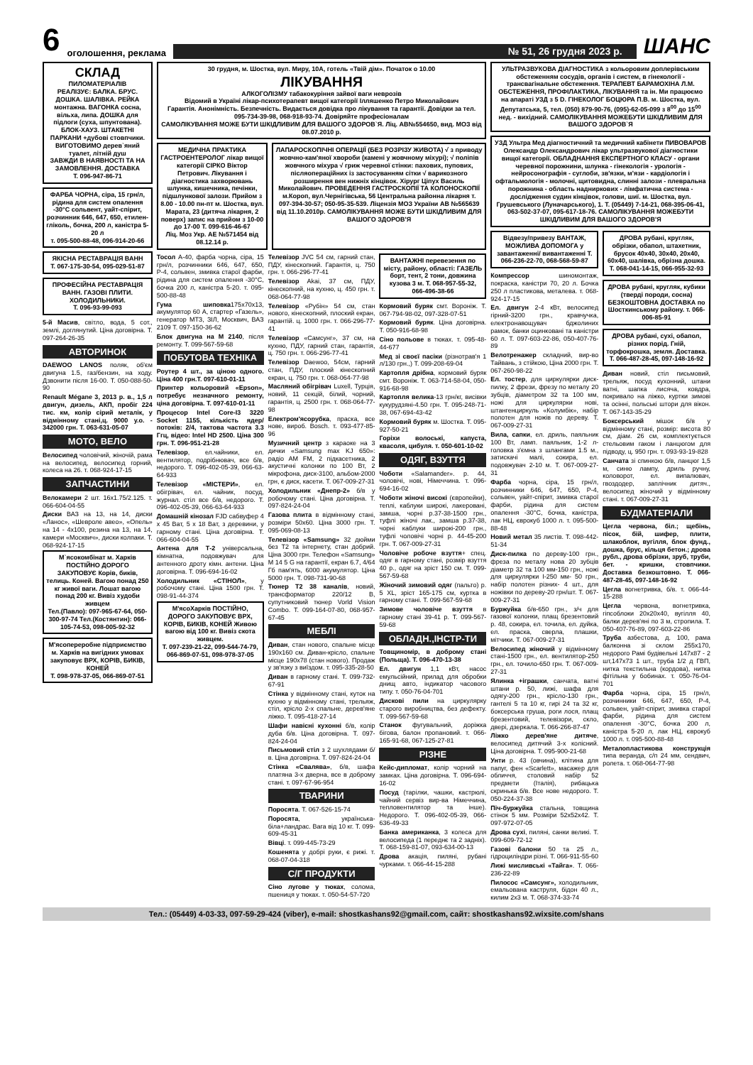6 оголошення, реклама № 51, 26 грудня 2023 р. ШАНС
СКЛАД
ПИЛОМАТЕРІАЛІВ
РЕАЛІЗУЄ: БАЛКА. БРУС. ДОШКА. ШАЛІВКА. РЕЙКА монтажна. ВАГОНКА сосна, вільха, липа. ДОШКА для підлоги (суха, шпунтована). БЛОК-ХАУЗ. ШТАКЕТНІ ПАРКАНИ +дубові стовпчики.
ВИГОТОВИМО дерев`яний туалет, літній душ
ЗАВЖДИ В НАЯВНОСТІ ТА НА ЗАМОВЛЕННЯ. ДОСТАВКА
Т. 096-947-86-71
ФАРБА ЧОРНА, сіра, 15 грн/л, рідина для систем опалення -30°С сольвент, уайт-спірит, розчинник 646, 647, 650, етилен-гліколь, бочка, 200 л, каністра 5-20 л
т. 095-500-88-48, 096-914-20-66
ЯКІСНА РЕСТАВРАЦІЯ ВАНН
Т. 067-175-30-54, 095-029-51-87
ПРОФЕСІЙНА РЕСТАВРАЦІЯ ВАНН. ГАЗОВІ ПЛИТИ. ХОЛОДИЛЬНИКИ.
Т. 096-93-99-093
5-й Масив, світло, вода, 5 сот., землі, доглянутий. Ціна договірна. Т. 097-264-26-35
АВТОРИНОК
DAEWOO LANOS поляк, об'єм двигуна 1.5, газ/бензин, на ходу. Дзвонити після 16-00. Т. 050-088-50-90
Renault Mégane 3, 2013 р. в., 1,5 л двигун, дизель, АКП, пробіг 224 тис. км, колір сірий металік, у відмінному стані,ц. 9000 у.о. - 342000 грн. Т. 063-631-05-07
МОТО, ВЕЛО
Велосипед чоловічий, жіночій, рама на велосипед, велосипед горний, колеса на 26. т. 068-924-17-15
ЗАПЧАСТИНИ
Велокамери 2 шт. 16х1.75/2.125. т. 066-604-04-55
Диски ВАЗ на 13, на 14, диски «Ланос», «Шевроле авео», «Опель» на 14 - 4х100, резина на 13, на 14, камери «Москвич», диски колпаки. Т. 068-924-17-15
М`ясокомбінат м. Харків ПОСТІЙНО ДОРОГО ЗАКУПОВУЄ Корів, биків, телиць. Коней. Вагою понад 250 кг живої ваги. Лошат вагою понад 200 кг. Вивіз худоби живцем
Тел.(Павло): 097-965-67-64, 050-300-97-74 Тел.(Костянтин): 066-105-74-53, 098-005-92-32
М'ясопереробне підприємство м. Харків на вигідних умовах закуповує ВРХ, КОРІВ, БИКІВ, КОНЕЙ
Т. 098-978-37-05, 066-869-07-51
30 грудня, м. Шостка, вул. Миру, 10А, готель «Твій дім». Початок о 10.00
ЛІКУВАННЯ
АЛКОГОЛІЗМУ табакокуріння зайвої ваги неврозів
Відомий в Україні лікар-психотерапевт вищої категорії Ілляшенко Петро Миколайович
Гарантія. Анонімність. Безпечність. Видається довідка про лікування та гарантії. Довідки за тел. 095-734-39-98, 068-918-93-74. Довіряйте професіоналам
САМОЛІКУВАННЯ МОЖЕ БУТИ ШКІДЛИВИМ ДЛЯ ВАШОГО ЗДОРОВ`Я. Ліц. АВ№554650, вид. МОЗ від 08.07.2010 р.
МЕДИЧНА ПРАКТИКА ГАСТРОЕНТЕРОЛОГ лікар вищої категорії СІРКО Віктор Петрович. Лікування і діагностика захворювань шлунка, кишечника, печінки, підшлункової залози. Прийом з 8.00 - 10.00 пн-пт м. Шостка, вул. Марата, 23 (дитяча лікарня, 2 поверх) запис на прийом з 10-00 до 17-00 Т. 099-616-46-67
Ліц. Моз Укр. АЕ №571454 від 08.12.14 р.
ЛАПАРОСКОПІЧНІ ОПЕРАЦІЇ (БЕЗ РОЗРІЗУ ЖИВОТА) √ з приводу жовчно-кам'яної хвороби (камені у жовчному міхурі); √ поліпів жовчного міхура √ гриж черевної стінки: пахових, пупових, післяопераційних із застосуванням сітки √ варикозного розширення вен нижніх кінцівок. Хірург Ціпух Василь Миколайович. ПРОВЕДЕННЯ ГАСТРОСКОПІЇ ТА КОЛОНОСКОПІЇ м.Короп, вул.Чернігівська, 56 Центральна районна лікарня т. 097-394-30-57; 050-95-35-539. Ліцензія МОЗ України АВ №565639 від 11.10.2010р. САМОЛІКУВАННЯ МОЖЕ БУТИ ШКІДЛИВИМ ДЛЯ ВАШОГО ЗДОРОВ'Я
Тосол А-40, фарба чорна, сіра, 15 грн/л, розчинники 646, 647, 650, Р-4, сольвен, змивка старої фарби, рідина для систем опалення -30°С, бочка 200 л, каністра 5-20. т. 095-500-88-48
Гума шиповка175х70х13, акумулятор 60 А, стартер «Газель», генератор МТЗ, ЗІЛ, Москвич, ВАЗ 2109 Т. 097-150-36-62
Блок двигуна на М 2140, після ремонту. Т. 099-567-59-68
ПОБУТОВА ТЕХНІКА
Роутер 4 шт., за ціною одного. Ціна 400 грн.Т. 097-610-01-11
Принтер кольоровий «Epson», потребує незначного ремонту, ціна договірна. Т. 097-610-01-11
Процесор Intel Core-I3 3220 Socket 1155, кількість ядер/потоків: 2/4, тактова частота 3.3 Ггц, відео: Intel HD 2500. Ціна 300 грн. Т. 096-951-21-28
Телевізор, ел.чайники, ел. вентилятор, подрібнювач, все б/в, недорого. Т. 096-402-05-39, 066-63-64-933
Телевізор «МІСТЕРИ», ел. обігрівач, ел. чайник, посуд, журнал. стіл все б/в, недорого. Т. 096-402-05-39, 066-63-64-933
Домашній кінозал FJD сабвуфер 4 х 45 Ват, 5 х 18 Ват, з деревини, у гарному стані. Ціна договірна. Т. 066-604-04-55
Антена для Т-2 універсальна, кімнатна, подовжувач для антенного дроту кімн. антени. Ціна договірна. Т. 096-694-16-02
Холодильник «СТІНОЛ», у робочому стані. Ціна 1500 грн. Т. 098-91-44-374
М'ясоХарків ПОСТІЙНО, ДОРОГО ЗАКУПОВУЄ ВРХ, КОРІВ, БИКІВ, КОНЕЙ Живою вагою від 100 кг. Вивіз скота живцем.
Т. 097-239-21-22, 099-544-74-79, 066-869-07-51, 098-978-37-05
Телевізор JVC 54 см, гарний стан, ПДУ, кінескопний. Гарантія, ц. 750 грн. т. 066-296-77-41
Телевізор Akai, 37 см, ПДУ, кінескопний, на кухню, ц. 450 грн. т. 068-064-77-98
Телевізор «Рубін» 54 см, стан нового, кінескопний, плоский екран, гарантій. ц. 1000 грн. т. 066-296-77-41
Телевізор «Самсунг», 37 см, на кухню, ПДУ, гарний стан, гарантія, ц. 750 грн. т. 066-296-77-41
Телевізор Daewoo, 54см, гарний стан, ПДУ, плоский кінескопний екран, ц. 750 грн. т. 068-064-77-98
Масляний обігрівач Luxell, Турція, новий, 11 секцій, білий, чорний, гарантія, ц. 2500 грн. т. 068-064-77-98
Електром'ясорубка, праска, все нове, вироб. Bosch. т. 093-477-85-96
Музичний центр з караоке на 3 дички «Samsung max KJ 650»: радіо AM FM, 2 підкасетника, 2 акустичні колонки по 100 Вт, 2 мікрофона, диск-3100, альбом-2000 грн, є диск, касети. Т. 067-009-27-31
Холодильник «Днепр-2» б/в у робочому стані. Ціна договірна. Т. 097-824-24-04
Газова плита в відмінному стані, розміри 50х60. Ціна 3000 грн. Т. 095-069-08-13
Телевізор «Samsung» 32 дюйми без Т2 та інтернету, стан добрий. Ціна 3000 грн. Телефон «Samsung» М 14 5 G на гарантії, екран 6.7, 4/64 Гб пам'ять, 6000 акумулятор. Ціна 5000 грн. Т. 098-731-90-68
Тюнер Т2 38 каналів, новий, трансформатор 220/12 В, супутниковий тюнер Vorld Vision Combo. Т. 099-164-07-80, 068-957-67-45
МЕБЛІ
Диван, стан нового, спальне місце 190х160 см. Диван-крісло, спальне місце 190х78 (стан нового). Продаж у зв'язку з виїздом. т. 095-335-28-50
Диван в гарному стані. Т. 099-732-67-91
Стінка у відмінному стані, куток на кухню у відмінному стані, трельяж, стіл, крісло 2-х спальне, дерев'яне ліжко. Т. 095-418-27-14
Шафи навісні кухонні б/в, колір дуба б/в. Ціна договірна. Т. 097-824-24-04
Письмовий стіл з 2 шухлядами б/в. Ціна договірна. Т. 097-824-24-04
Стінка «Свалява», б/в, шафа платяна 3-х дверна, все в доброму стані. т. 097-67-96-954
ТВАРИНИ
Поросята. Т. 067-526-15-74
Поросята, українська-біла+ландрас. Вага від 10 кг. Т. 099-609-45-31
Вівці. т. 099-445-73-29
Кошенята у добрі руки, є рижі. т. 068-07-04-318
С/Г ПРОДУКТИ
Сіно лугове у тюках, солома, пшениця у тюках. т. 050-54-57-720
ВАНТАЖНІ перевезення по місту, району, області: ГАЗЕЛЬ борт, тент, 2 тони, довжина кузова 3 м. Т. 068-957-55-32, 066-496-38-66
Кормовий буряк смт. Вороніж. Т. 067-794-98-02, 097-328-07-51
Кормовий буряк. Ціна договірна. Т. 050-916-68-98
Сіно польове в тюках. т. 095-48-44-677
Мед зі своєї пасіки (різнотрав'я 1 л/130 грн.,) Т. 099-208-69-04
Картопля дрібна, кормовий буряк смт. Вороніж. Т. 063-714-58-04, 050-916-68-98
Картопля велика-13 грн/кг, висівки кукурудзяні-4.50 грн. Т. 095-248-71-38, 067-694-43-42
Кормовий буряк м. Шостка. Т. 095-927-50-21
Горіхи волоські, капуста, квасоля, цибуля. т. 050-601-10-02
ОДЯГ, ВЗУТТЯ
Чоботи «Salamander». р. 44, чоловічі, нові, Німеччина. т. 096-694-16-02
Чоботи жіночі високі (європейки), теплі, каблуки широкі, лакеровані, замша, чорні р.37-38-1500 грн., туфлі жіночі лак., замша р.37-38, чорні каблуки широкі-200 грн., туфлі чоловічі чорні р. 44-45-200 грн. Т. 067-009-27-31
Чоловіче робоче взуття+ спец. одяг в гарному стані, розмір взуття 40 р., одяг на зріст 150 см. Т. 099-567-59-68
Жіночий зимовий одяг (пальто) р. 5 XL, зріст 165-175 см, куртка в гарному стані. Т. 099-567-59-68
Зимове чоловіче взуття в гарному стані 39-41 р. Т. 099-567-59-68
ОБЛАДН.,ІНСТР-ТИ
Товщиномір, в доброму стані (Польща). Т. 096-470-13-38
Ел. двигун 1,1 кВт, насос емульсійний, прилад для обробки днищ авто, індикатор часового типу. т. 050-76-04-701
Дискові пили на циркулярку старого виробництва, без дефекту. Т. 099-567-59-68
Станок фугувальний, доріжка бігова, балон пропановий. т. 066-165-91-68, 067-125-27-81
РІЗНЕ
Кейс-дипломат, колір чорний на замках. Ціна договірна. Т. 096-694-16-02
Посуд (тарілки, чашки, кастрюлі, чайний сервіз вир-ва Німеччина, тепловентилятор та інше). Недорого. Т. 096-402-05-39, 066-636-49-33
Банка американка, 3 колеса для велосипеда (1 переднє та 2 задніх). Т. 068-159-81-07, 093-634-00-13
Дрова акація, пиляні, рубані чурками. т. 066-44-15-288
УЛЬТРАЗВУКОВА ДІАГНОСТИКА з кольоровим доплерівським обстеженням сосудів, органів і систем, в гінекології - трансвагінальне обстеження. ТЕРАПЕВТ БАРАМОХІНА Л.М. ОБСТЕЖЕННЯ, ПРОФІЛАКТИКА, ЛІКУВАННЯ та ін. Ми працюємо на апараті УЗД з 5 D. ГІНЕКОЛОГ БОЦЮРА П.В. м. Шостка, вул. Депутатська, 5, тел. (050) 879-90-76, (095)-62-05-099 з 8<sup>00</sup> до 15<sup>00</sup> нед. - вихідний. САМОЛІКУВАННЯ МОЖЕБУТИ ШКІДЛИВИМ ДЛЯ ВАШОГО ЗДОРОВ`Я
УЗД Ультра Мед діагностичний та медичний кабінети ПИВОВАРОВ Олександр Олександрович лікар ультразвукової діагностики вищої категорії. ОБЛАДНАННЯ ЕКСПЕРТНОГО КЛАСУ - органи черевної порожнини, шлунка - гінекологія - урологія - нейросонографія - суглоби, зв'язки, м'язи - кардіологія і офтальмологія - молочні, щитовидна, слинні залози - плевральна порожнина - область надниркових - лімфатична система - дослідження судин кінцівок, голови, шиї. м. Шостка, вул. Грушевського (Луначарського), 1. Т. (05449) 7-14-21, 068-395-06-41, 063-502-37-07, 095-617-18-76. САМОЛІКУВАННЯ МОЖЕБУТИ ШКІДЛИВИМ ДЛЯ ВАШОГО ЗДОРОВ'Я
Відвезу/привезу ВАНТАЖ, МОЖЛИВА ДОПОМОГА у завантаженні/ вивантаженні Т. 066-236-22-70, 068-568-59-87
Компрессор шиномонтаж, покраска, каністри 70, 20 л. Бочка 250 л пластикова, металева. т. 068-924-17-15
Ел. двигун 2-4 кВт, велосипед гірний-3200 грн., кравчучка, електронавощувач бджолиних рамок, банки оцинковані та каністри 60 л. Т. 097-603-22-86, 050-407-76-89
Велотренажер складний, вир-во Тайвань, з стійкою, Ціна 2000 грн. Т. 067-260-98-22
Ел. тостер, для циркулярки диск-пилку, 2 фрези, фрезу по металу 20 зубців, діаметром 32 та 100 мм, ножі для циркулярки нові, штангенциркуль «Колумбік», набір полотен для ножів по дереву. Т. 067-009-27-31
Вила, сапки, ел. дриль, паяльник 100 Вт, ламп. паяльник, 1-2 л-головка з'ємна з шлангами 1.5 м., затискачі малі, сокира, ел. подовжувач 2-10 м. Т. 067-009-27-31
Фарба чорна, сіра, 15 грн/л, розчинники 646, 647, 650, Р-4, сольвен, уайт-спірит, змивка старої фарби, рідина для систем опалення -30°С, бочка, каністра, лак НЦ, єврокуб 1000 л. т. 095-500-88-48
Новий метал 35 листів. Т. 098-442-51-34
Диск-пилка по дереву-100 грн., фреза по металу нова 20 зубців діаметр 32 та 100 мм-150 грн., ножі для циркулярки І-250 мм- 50 грн., набір полотен різних- 4 шт., для ножівки по дереву-20 грн/шт. Т. 067-009-27-31
Буржуйка б/в-650 грн., з/ч для газової колонки, плащ брезентовий р. 48, сокира, ел. точила, ел. дуйка, ел. праска, сверла, плашки, мітчики. Т. 067-009-27-31
Велосипед жіночий у відмінному стані-1500 грн., ел. вентилятор-250 грн., ел. точило-650 грн. Т. 067-009-27-31
Ялинка +іграшки, санчата, ватні штани р. 50, лижі, шафа для одягу-200 грн., крісло-130 грн., гантелі 5 та 10 кг, гирі 24 та 32 кг, боксерська груша, роги лося, плащ брезентовий, телевізори, скло, двері, дзеркала. Т. 066-266-87-47
Ліжко дерев'яне дитяче, велосипед дитячий 3-х колісний. Ціна договірна. Т. 095-900-21-68
Унти р. 43 (овчина), клітина для папуг, фен «Scarlett», масажер для обличчя, столовий набір 52 предмети (Італія), рибацька скринька б/в. Все нове недорого. Т. 050-224-37-38
Піч-буржуйка стальна, товщина стінок 5 мм. Розміри 52х52х42. Т. 097-972-07-05
Дрова сухі, пиляні, санки великі. Т. 099-609-72-12
Газові балони 50 та 25 л., гідроциліндри різні. Т. 066-911-55-60
Лижі мисливські «Тайга». Т. 066-236-22-89
Пилосос «Самсунг», холодильник, емальована каструля, бідон 40 л., килим 2х3 м. Т. 068-374-33-74
ДРОВА рубані, кругляк, обрізки, обапол, штахетник, брусок 40х40, 30х40, 20х40, 60х40, шалівка, обрізна дошка. Т. 068-041-14-15, 066-955-32-93
ДРОВА рубані, кругляк, кубики (тверді породи, сосна) БЕЗКОШТОВНА ДОСТАВКА по Шосткинському району. т. 066-006-85-91
ДРОВА рубані, сухі, обапол, різних порід. Гній, торфокрошка, земля. Доставка. Т. 066-487-28-45, 097-148-16-92
Диван новий, стіл письмовий, трельяж, посуд кухонний, штани ватні, шапка лисяча, ковдра, покривало на ліжко, куртки зимові та осінні, польські штори для вікон. Т. 067-143-35-29
Боксерський мішок б/в у відмінному стані, розмір: висота 80 см, діам. 26 см, комплектується стельовим гаком і ланцюгом для підводу, ц. 950 грн. т. 093-93-19-828
Санчата зі спинкою б/в, ланцюг 1,5 м, синю лампу, дриль ручну, коловорот, ел. випалювач, гвоздодер, заплічник дитяч., велосипед жіночий у відмінному стані. т. 067-009-27-31
БУДМАТЕРІАЛИ
Цегла червона, біл.; щебінь, пісок, бій, шифер, плити, шлакоблок, вугілля, блок фунд., дошка, брус, кільця бетон.; дрова рубл., дрова обрізки, зруб, труби, бет. - кришки, стовпчики. Доставка безкоштовно. Т. 066-487-28-45, 097-148-16-92
Цегла вогнетривка, б/в. т. 066-44-15-288
Цегла червона, вогнетривка, гіпсоблоки 20х20х40, вугілля 40, балки дерев'яні по 3 м, стропила. Т. 050-407-76-89, 097-603-22-86
Труба азбестова, д. 100, рама балконна зі склом 255х170, недорого Рамі будівельні 147х87 - 2 шт,147х73 1 шт., труба 1/2 д ГВП, нитка текстильна (кордова), нитка фітільна у бобинах. т. 050-76-04-701
Фарба чорна, сіра, 15 грн/л, розчинники 646, 647, 650, Р-4, сольвен, уайт-спірит, змивка старої фарби, рідина для систем опалення -30°С, бочка 200 л, каністра 5-20 л, лак НЦ, єврокуб 1000 л. т. 095-500-88-48
Металопластикова конструкція типа веранда, с/п 24 мм, сендвич, ролета. т. 068-064-77-98
Тел.: (05449) 4-03-33, 097-59-29-424 (viber), e-mail: shostkashans92@gmail.com, сайт: shostkashans92.wixsite.com/shans